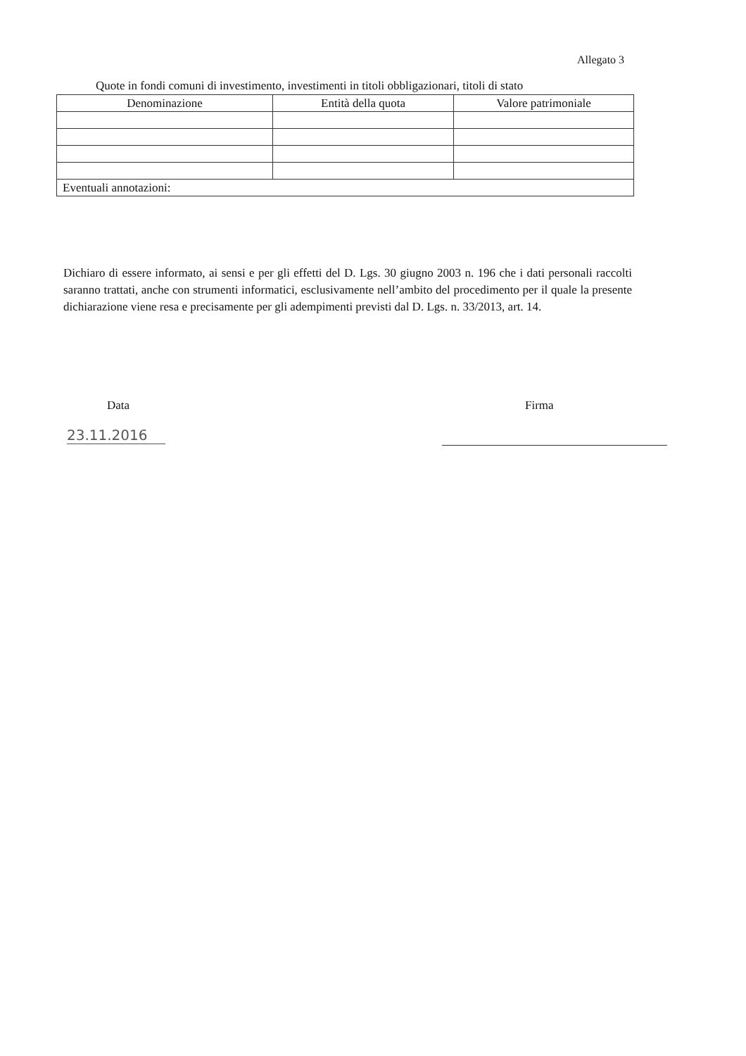Allegato 3
Quote in fondi comuni di investimento, investimenti in titoli obbligazionari, titoli di stato
| Denominazione | Entità della quota | Valore patrimoniale |
| --- | --- | --- |
| Eventuali annotazioni: | | |
Dichiaro di essere informato, ai sensi e per gli effetti del D. Lgs. 30 giugno 2003 n. 196 che i dati personali raccolti saranno trattati, anche con strumenti informatici, esclusivamente nell’ambito del procedimento per il quale la presente dichiarazione viene resa e precisamente per gli adempimenti previsti dal D. Lgs. n. 33/2013, art. 14.
Data
23.11.2016
Firma